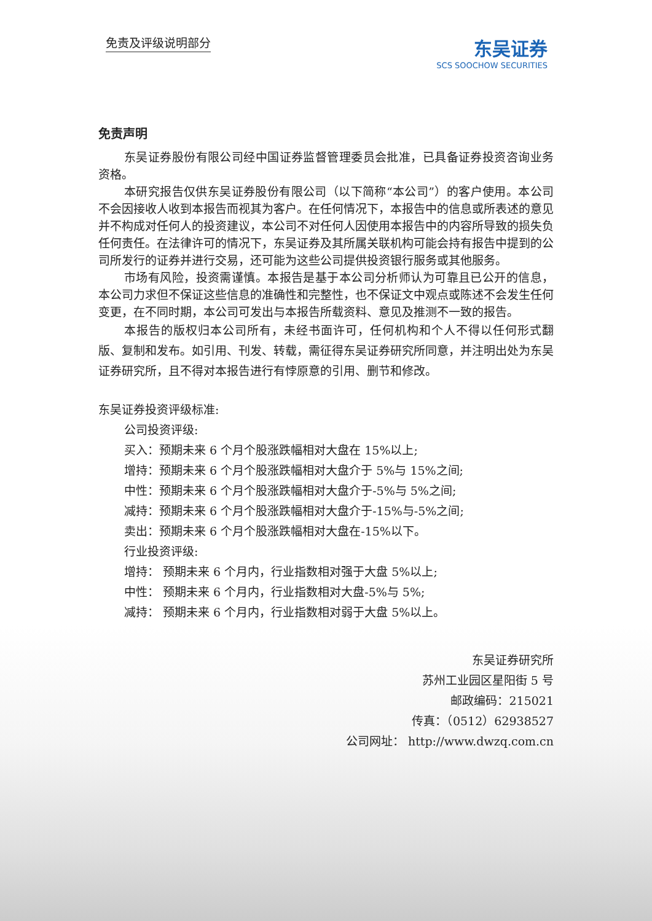免责及评级说明部分
东吴证券
SCS SOOCHOW SECURITIES
免责声明
东吴证券股份有限公司经中国证券监督管理委员会批准，已具备证券投资咨询业务资格。
本研究报告仅供东吴证券股份有限公司（以下简称“本公司”）的客户使用。本公司不会因接收人收到本报告而视其为客户。在任何情况下，本报告中的信息或所表述的意见并不构成对任何人的投资建议，本公司不对任何人因使用本报告中的内容所导致的损失负任何责任。在法律许可的情况下，东吴证券及其所属关联机构可能会持有报告中提到的公司所发行的证券并进行交易，还可能为这些公司提供投资银行服务或其他服务。
市场有风险，投资需谨慎。本报告是基于本公司分析师认为可靠且已公开的信息，本公司力求但不保证这些信息的准确性和完整性，也不保证文中观点或陈述不会发生任何变更，在不同时期，本公司可发出与本报告所载资料、意见及推测不一致的报告。
本报告的版权归本公司所有，未经书面许可，任何机构和个人不得以任何形式翻版、复制和发布。如引用、刊发、转载，需征得东吴证券研究所同意，并注明出处为东吴证券研究所，且不得对本报告进行有悖原意的引用、删节和修改。
东吴证券投资评级标准:
公司投资评级:
买入：预期未来 6 个月个股涨跌幅相对大盘在 15%以上;
增持：预期未来 6 个月个股涨跌幅相对大盘介于 5%与 15%之间;
中性：预期未来 6 个月个股涨跌幅相对大盘介于-5%与 5%之间;
减持：预期未来 6 个月个股涨跌幅相对大盘介于-15%与-5%之间;
卖出：预期未来 6 个月个股涨跌幅相对大盘在-15%以下。
行业投资评级:
增持： 预期未来 6 个月内，行业指数相对强于大盘 5%以上;
中性： 预期未来 6 个月内，行业指数相对大盘-5%与 5%;
减持： 预期未来 6 个月内，行业指数相对弱于大盘 5%以上。
东吴证券研究所
苏州工业园区星阳街 5 号
邮政编码：215021
传真：（0512）62938527
公司网址： http://www.dwzq.com.cn